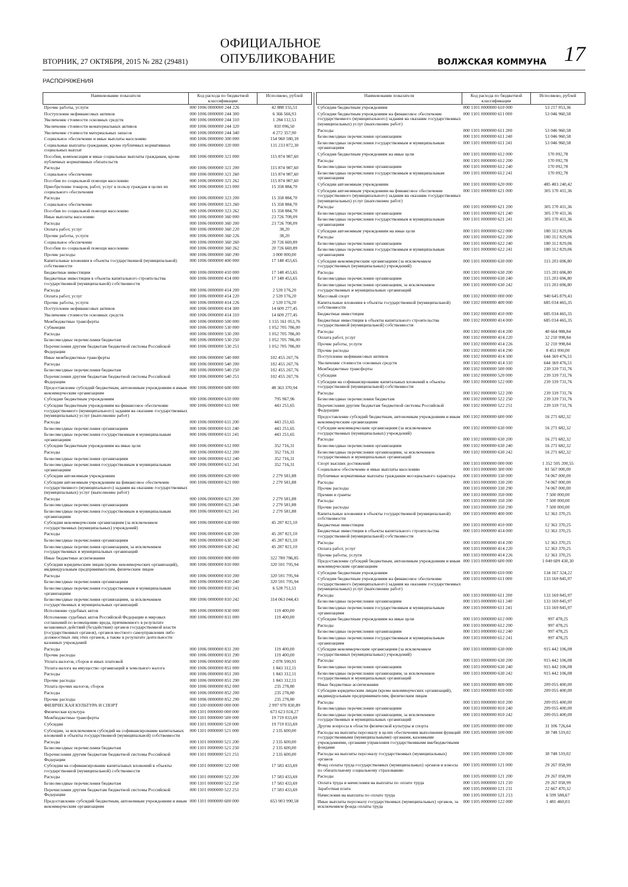ВТОРНИК, 27 ОКТЯБРЯ, 2015 № 282 (29481)
ОФИЦИАЛЬНОЕ ОПУБЛИКОВАНИЕ
ВОЛЖСКАЯ КОММУНА
17
РАСПОРЯЖЕНИЯ
| Наименование показателя | Код расхода по бюджетной классификации | Исполнено, рублей |
| --- | --- | --- |
| Прочие работы, услуги | 000 1006 0000000 244 226 | 42 888 155,51 |
| Поступление нефинансовых активов | 000 1006 0000000 244 300 | 6 366 566,93 |
| Увеличение стоимости основных средств | 000 1006 0000000 244 310 | 1 284 112,53 |
| Увеличение стоимости нематериальных активов | 000 1006 0000000 244 320 | 810 096,50 |
| Увеличение стоимости материальных запасов | 000 1006 0000000 244 340 | 4 272 357,90 |
| Социальное обеспечение и иные выплаты населению | 000 1006 0000000 300 000 | 154 960 580,39 |
| Социальные выплаты гражданам, кроме публичных нормативных социальных выплат | 000 1006 0000000 320 000 | 131 233 872,30 |
| Пособия, компенсации и иные социальные выплаты гражданам, кроме публичных нормативных обязательств | 000 1006 0000000 321 000 | 115 874 987,60 |
| Расходы | 000 1006 0000000 321 200 | 115 874 987,60 |
| Социальное обеспечение | 000 1006 0000000 321 260 | 115 874 987,60 |
| Пособия по социальной помощи населению | 000 1006 0000000 321 262 | 115 874 987,60 |
| Приобретение товаров, работ, услуг в пользу граждан в целях их социального обеспечения | 000 1006 0000000 323 000 | 15 358 884,70 |
| Расходы | 000 1006 0000000 323 200 | 15 358 884,70 |
| Социальное обеспечение | 000 1006 0000000 323 260 | 15 358 884,70 |
| Пособия по социальной помощи населению | 000 1006 0000000 323 262 | 15 358 884,70 |
| Иные выплаты населению | 000 1006 0000000 360 000 | 23 726 708,09 |
| Расходы | 000 1006 0000000 360 200 | 23 726 708,09 |
| Оплата работ, услуг | 000 1006 0000000 360 220 | 38,20 |
| Прочие работы, услуги | 000 1006 0000000 360 226 | 38,20 |
| Социальное обеспечение | 000 1006 0000000 360 260 | 20 726 669,89 |
| Пособия по социальной помощи населению | 000 1006 0000000 360 262 | 20 726 669,89 |
| Прочие расходы | 000 1006 0000000 360 290 | 3 000 000,00 |
| Капитальные вложения в объекты государственной (муниципальной) собственности | 000 1006 0000000 400 000 | 17 148 453,65 |
| Бюджетные инвестиции | 000 1006 0000000 410 000 | 17 148 453,65 |
| Бюджетные инвестиции в объекты капитального строительства государственной (муниципальной) собственности | 000 1006 0000000 414 000 | 17 148 453,65 |
| Расходы | 000 1006 0000000 414 200 | 2 539 176,20 |
| Оплата работ, услуг | 000 1006 0000000 414 220 | 2 539 176,20 |
| Прочие работы, услуги | 000 1006 0000000 414 226 | 2 539 176,20 |
| Поступление нефинансовых активов | 000 1006 0000000 414 300 | 14 609 277,45 |
| Увеличение стоимости основных средств | 000 1006 0000000 414 310 | 14 609 277,45 |
| Межбюджетные трансферты | 000 1006 0000000 500 000 | 1 155 161 053,76 |
| Субвенции | 000 1006 0000000 530 000 | 1 052 705 786,00 |
| Расходы | 000 1006 0000000 530 200 | 1 052 705 786,00 |
| Безвозмездные перечисления бюджетам | 000 1006 0000000 530 250 | 1 052 705 786,00 |
| Перечисления другим бюджетам бюджетной системы Российской Федерации | 000 1006 0000000 530 251 | 1 052 705 786,00 |
| Иные межбюджетные трансферты | 000 1006 0000000 540 000 | 102 455 267,76 |
| Расходы | 000 1006 0000000 540 200 | 102 455 267,76 |
| Безвозмездные перечисления бюджетам | 000 1006 0000000 540 250 | 102 455 267,76 |
| Перечисления другим бюджетам бюджетной системы Российской Федерации | 000 1006 0000000 540 251 | 102 455 267,76 |
| Предоставление субсидий бюджетным, автономным учреждениям и иным некоммерческим организациям | 000 1006 0000000 600 000 | 48 363 370,94 |
| Субсидии бюджетным учреждениям | 000 1006 0000000 610 000 | 795 967,96 |
| Субсидии бюджетным учреждениям на финансовое обеспечение государственного (муниципального) задания на оказание государственных (муниципальных) услуг (выполнение работ) | 000 1006 0000000 611 000 | 443 251,65 |
| Расходы | 000 1006 0000000 611 200 | 443 251,65 |
| Безвозмездные перечисления организациям | 000 1006 0000000 611 240 | 443 251,65 |
| Безвозмездные перечисления государственным и муниципальным организациям | 000 1006 0000000 611 241 | 443 251,65 |
| Субсидии бюджетным учреждениям на иные цели | 000 1006 0000000 612 000 | 352 716,31 |
| Расходы | 000 1006 0000000 612 200 | 352 716,31 |
| Безвозмездные перечисления организациям | 000 1006 0000000 612 240 | 352 716,31 |
| Безвозмездные перечисления государственным и муниципальным организациям | 000 1006 0000000 612 241 | 352 716,31 |
| Субсидии автономным учреждениям | 000 1006 0000000 620 000 | 2 279 581,88 |
| Субсидии автономным учреждениям на финансовое обеспечение государственного (муниципального) задания на оказание государственных (муниципальных) услуг (выполнение работ) | 000 1006 0000000 621 000 | 2 279 581,88 |
| Расходы | 000 1006 0000000 621 200 | 2 279 581,88 |
| Безвозмездные перечисления организациям | 000 1006 0000000 621 240 | 2 279 581,88 |
| Безвозмездные перечисления государственным и муниципальным организациям | 000 1006 0000000 621 241 | 2 279 581,88 |
| Субсидии некоммерческим организациям (за исключением государственных (муниципальных) учреждений) | 000 1006 0000000 630 000 | 45 287 821,10 |
| Расходы | 000 1006 0000000 630 200 | 45 287 821,10 |
| Безвозмездные перечисления организациям | 000 1006 0000000 630 240 | 45 287 821,10 |
| Безвозмездные перечисления организациям, за исключением государственных и муниципальных организаций | 000 1006 0000000 630 242 | 45 287 821,10 |
| Иные бюджетные ассигнования | 000 1006 0000000 800 000 | 322 789 786,85 |
| Субсидии юридическим лицам (кроме некоммерческих организаций), индивидуальным предпринимателям, физическим лицам | 000 1006 0000000 810 000 | 320 591 795,94 |
| Расходы | 000 1006 0000000 810 200 | 320 591 795,94 |
| Безвозмездные перечисления организациям | 000 1006 0000000 810 240 | 320 591 795,94 |
| Безвозмездные перечисления государственным и муниципальным организациям | 000 1006 0000000 810 241 | 6 528 751,51 |
| Безвозмездные перечисления организациям, за исключением государственных и муниципальных организаций | 000 1006 0000000 810 242 | 314 063 044,43 |
| Исполнение судебных актов | 000 1006 0000000 830 000 | 119 400,00 |
| Исполнение судебных актов Российской Федерации и мировых соглашений по возмещению вреда, причиненного в результате незаконных действий (бездействия) органов государственной власти (государственных органов), органов местного самоуправления либо должностных лиц этих органов, а также в результате деятельности казенных учреждений | 000 1006 0000000 831 000 | 119 400,00 |
| Расходы | 000 1006 0000000 831 200 | 119 400,00 |
| Прочие расходы | 000 1006 0000000 831 290 | 119 400,00 |
| Уплата налогов, сборов и иных платежей | 000 1006 0000000 850 000 | 2 078 590,91 |
| Уплата налога на имущество организаций и земельного налога | 000 1006 0000000 851 000 | 1 843 312,11 |
| Расходы | 000 1006 0000000 851 200 | 1 843 312,11 |
| Прочие расходы | 000 1006 0000000 851 290 | 1 843 312,11 |
| Уплата прочих налогов, сборов | 000 1006 0000000 852 000 | 235 278,80 |
| Расходы | 000 1006 0000000 852 200 | 235 278,80 |
| Прочие расходы | 000 1006 0000000 852 290 | 235 278,80 |
| ФИЗИЧЕСКАЯ КУЛЬТУРА И СПОРТ | 000 1100 0000000 000 000 | 2 997 970 830,89 |
| Физическая культура | 000 1101 0000000 000 000 | 673 623 024,27 |
| Межбюджетные трансферты | 000 1101 0000000 500 000 | 19 719 033,69 |
| Субсидии | 000 1101 0000000 520 000 | 19 719 033,69 |
| Субсидии, за исключением субсидий на софинансирование капитальных вложений в объекты государственной (муниципальной) собственности | 000 1101 0000000 521 000 | 2 135 600,00 |
| Расходы | 000 1101 0000000 521 200 | 2 135 600,00 |
| Безвозмездные перечисления бюджетам | 000 1101 0000000 521 250 | 2 135 600,00 |
| Перечисления другим бюджетам бюджетной системы Российской Федерации | 000 1101 0000000 521 251 | 2 135 600,00 |
| Субсидии на софинансирование капитальных вложений в объекты государственной (муниципальной) собственности | 000 1101 0000000 522 000 | 17 583 433,69 |
| Расходы | 000 1101 0000000 522 200 | 17 583 433,69 |
| Безвозмездные перечисления бюджетам | 000 1101 0000000 522 250 | 17 583 433,69 |
| Перечисления другим бюджетам бюджетной системы Российской Федерации | 000 1101 0000000 522 251 | 17 583 433,69 |
| Предоставление субсидий бюджетным, автономным учреждениям и иным некоммерческим организациям | 000 1101 0000000 600 000 | 653 903 990,58 |
| Наименование показателя | Код расхода по бюджетной классификации | Исполнено, рублей |
| --- | --- | --- |
| Субсидии бюджетным учреждениям | 000 1101 0000000 610 000 | 53 217 053,36 |
| Субсидии бюджетным учреждениям на финансовое обеспечение государственного (муниципального) задания на оказание государственных (муниципальных) услуг (выполнение работ) | 000 1101 0000000 611 000 | 53 046 960,58 |
| Расходы | 000 1101 0000000 611 200 | 53 046 960,58 |
| Безвозмездные перечисления организациям | 000 1101 0000000 611 240 | 53 046 960,58 |
| Безвозмездные перечисления государственным и муниципальным организациям | 000 1101 0000000 611 241 | 53 046 960,58 |
| Субсидии бюджетным учреждениям на иные цели | 000 1101 0000000 612 000 | 170 092,78 |
| Расходы | 000 1101 0000000 612 200 | 170 092,78 |
| Безвозмездные перечисления организациям | 000 1101 0000000 612 240 | 170 092,78 |
| Безвозмездные перечисления государственным и муниципальным организациям | 000 1101 0000000 612 241 | 170 092,78 |
| Субсидии автономным учреждениям | 000 1101 0000000 620 000 | 485 483 240,42 |
| Субсидии автономным учреждениям на финансовое обеспечение государственного (муниципального) задания на оказание государственных (муниципальных) услуг (выполнение работ) | 000 1101 0000000 621 000 | 305 170 411,36 |
| Расходы | 000 1101 0000000 621 200 | 305 170 411,36 |
| Безвозмездные перечисления организациям | 000 1101 0000000 621 240 | 305 170 411,36 |
| Безвозмездные перечисления государственным и муниципальным организациям | 000 1101 0000000 621 241 | 305 170 411,36 |
| Субсидии автономным учреждениям на иные цели | 000 1101 0000000 622 000 | 180 312 829,06 |
| Расходы | 000 1101 0000000 622 200 | 180 312 829,06 |
| Безвозмездные перечисления организациям | 000 1101 0000000 622 240 | 180 312 829,06 |
| Безвозмездные перечисления государственным и муниципальным организациям | 000 1101 0000000 622 241 | 180 312 829,06 |
| Субсидии некоммерческим организациям (за исключением государственных (муниципальных) учреждений) | 000 1101 0000000 630 000 | 115 203 696,80 |
| Расходы | 000 1101 0000000 630 200 | 115 203 696,80 |
| Безвозмездные перечисления организациям | 000 1101 0000000 630 240 | 115 203 696,80 |
| Безвозмездные перечисления организациям, за исключением государственных и муниципальных организаций | 000 1101 0000000 630 242 | 115 203 696,80 |
| Массовый спорт | 000 1102 0000000 000 000 | 940 645 879,43 |
| Капитальные вложения в объекты государственной (муниципальной) собственности | 000 1102 0000000 400 000 | 685 034 465,35 |
| Бюджетные инвестиции | 000 1102 0000000 410 000 | 685 034 465,35 |
| Бюджетные инвестиции в объекты капитального строительства государственной (муниципальной) собственности | 000 1102 0000000 414 000 | 685 034 465,35 |
| Расходы | 000 1102 0000000 414 200 | 40 664 988,84 |
| Оплата работ, услуг | 000 1102 0000000 414 220 | 32 210 998,84 |
| Прочие работы, услуги | 000 1102 0000000 414 226 | 32 210 998,84 |
| Прочие расходы | 000 1102 0000000 414 290 | 8 453 990,00 |
| Поступление нефинансовых активов | 000 1102 0000000 414 300 | 644 369 476,51 |
| Увеличение стоимости основных средств | 000 1102 0000000 414 310 | 644 369 476,51 |
| Межбюджетные трансферты | 000 1102 0000000 500 000 | 239 339 731,76 |
| Субсидии | 000 1102 0000000 520 000 | 239 339 731,76 |
| Субсидии на софинансирование капитальных вложений в объекты государственной (муниципальной) собственности | 000 1102 0000000 522 000 | 239 339 731,76 |
| Расходы | 000 1102 0000000 522 200 | 239 339 731,76 |
| Безвозмездные перечисления бюджетам | 000 1102 0000000 522 250 | 239 339 731,76 |
| Перечисления другим бюджетам бюджетной системы Российской Федерации | 000 1102 0000000 522 251 | 239 339 731,76 |
| Предоставление субсидий бюджетным, автономным учреждениям и иным некоммерческим организациям | 000 1102 0000000 600 000 | 16 271 682,32 |
| Субсидии некоммерческим организациям (за исключением государственных (муниципальных) учреждений) | 000 1102 0000000 630 000 | 16 271 682,32 |
| Расходы | 000 1102 0000000 630 200 | 16 271 682,32 |
| Безвозмездные перечисления организациям | 000 1102 0000000 630 240 | 16 271 682,32 |
| Безвозмездные перечисления организациям, за исключением государственных и муниципальных организаций | 000 1102 0000000 630 242 | 16 271 682,32 |
| Спорт высших достижений | 000 1103 0000000 000 000 | 1 352 595 200,55 |
| Социальное обеспечение и иные выплаты населению | 000 1103 0000000 300 000 | 81 567 000,00 |
| Публичные нормативные выплаты гражданам несоциального характера | 000 1103 0000000 330 000 | 74 067 000,00 |
| Расходы | 000 1103 0000000 330 200 | 74 067 000,00 |
| Прочие расходы | 000 1103 0000000 330 290 | 74 067 000,00 |
| Премии и гранты | 000 1103 0000000 350 000 | 7 500 000,00 |
| Расходы | 000 1103 0000000 350 200 | 7 500 000,00 |
| Прочие расходы | 000 1103 0000000 350 290 | 7 500 000,00 |
| Капитальные вложения в объекты государственной (муниципальной) собственности | 000 1103 0000000 400 000 | 12 363 370,25 |
| Бюджетные инвестиции | 000 1103 0000000 410 000 | 12 363 370,25 |
| Бюджетные инвестиции в объекты капитального строительства государственной (муниципальной) собственности | 000 1103 0000000 414 000 | 12 363 370,25 |
| Расходы | 000 1103 0000000 414 200 | 12 363 370,25 |
| Оплата работ, услуг | 000 1103 0000000 414 220 | 12 363 370,25 |
| Прочие работы, услуги | 000 1103 0000000 414 226 | 12 363 370,25 |
| Предоставление субсидий бюджетным, автономным учреждениям и иным некоммерческим организациям | 000 1103 0000000 600 000 | 1 049 609 430,30 |
| Субсидии бюджетным учреждениям | 000 1103 0000000 610 000 | 134 167 324,22 |
| Субсидии бюджетным учреждениям на финансовое обеспечение государственного (муниципального) задания на оказание государственных (муниципальных) услуг (выполнение работ) | 000 1103 0000000 611 000 | 133 169 845,97 |
| Расходы | 000 1103 0000000 611 200 | 133 169 845,97 |
| Безвозмездные перечисления организациям | 000 1103 0000000 611 240 | 133 169 845,97 |
| Безвозмездные перечисления государственным и муниципальным организациям | 000 1103 0000000 611 241 | 133 169 845,97 |
| Субсидии бюджетным учреждениям на иные цели | 000 1103 0000000 612 000 | 997 478,25 |
| Расходы | 000 1103 0000000 612 200 | 997 478,25 |
| Безвозмездные перечисления организациям | 000 1103 0000000 612 240 | 997 478,25 |
| Безвозмездные перечисления государственным и муниципальным организациям | 000 1103 0000000 612 241 | 997 478,25 |
| Субсидии некоммерческим организациям (за исключением государственных (муниципальных) учреждений) | 000 1103 0000000 630 000 | 915 442 106,08 |
| Расходы | 000 1103 0000000 630 200 | 915 442 106,08 |
| Безвозмездные перечисления организациям | 000 1103 0000000 630 240 | 915 442 106,08 |
| Безвозмездные перечисления организациям, за исключением государственных и муниципальных организаций | 000 1103 0000000 630 242 | 915 442 106,08 |
| Иные бюджетные ассигнования | 000 1103 0000000 800 000 | 209 055 400,00 |
| Субсидии юридическим лицам (кроме некоммерческих организаций), индивидуальным предпринимателям, физическим лицам | 000 1103 0000000 810 000 | 209 055 400,00 |
| Расходы | 000 1103 0000000 810 200 | 209 055 400,00 |
| Безвозмездные перечисления организациям | 000 1103 0000000 810 240 | 209 055 400,00 |
| Безвозмездные перечисления организациям, за исключением государственных и муниципальных организаций | 000 1103 0000000 810 242 | 209 055 400,00 |
| Другие вопросы в области физической культуры и спорта | 000 1105 0000000 000 000 | 31 106 726,64 |
| Расходы на выплаты персоналу в целях обеспечения выполнения функций государственными (муниципальными) органами, казенными учреждениями, органами управления государственными внебюджетными фондами | 000 1105 0000000 100 000 | 30 748 519,02 |
| Расходы на выплаты персоналу государственных (муниципальных) органов | 000 1105 0000000 120 000 | 30 748 519,02 |
| Фонд оплаты труда государственных (муниципальных) органов и взносы по обязательному социальному страхованию | 000 1105 0000000 121 000 | 29 267 058,99 |
| Расходы | 000 1105 0000000 121 200 | 29 267 058,99 |
| Оплата труда и начисления на выплаты по оплате труда | 000 1105 0000000 121 210 | 29 267 058,99 |
| Заработная плата | 000 1105 0000000 121 211 | 22 667 470,32 |
| Начисления на выплаты по оплате труда | 000 1105 0000000 121 213 | 6 599 588,67 |
| Иные выплаты персоналу государственных (муниципальных) органов, за исключением фонда оплаты труда | 000 1105 0000000 122 000 | 1 481 460,03 |